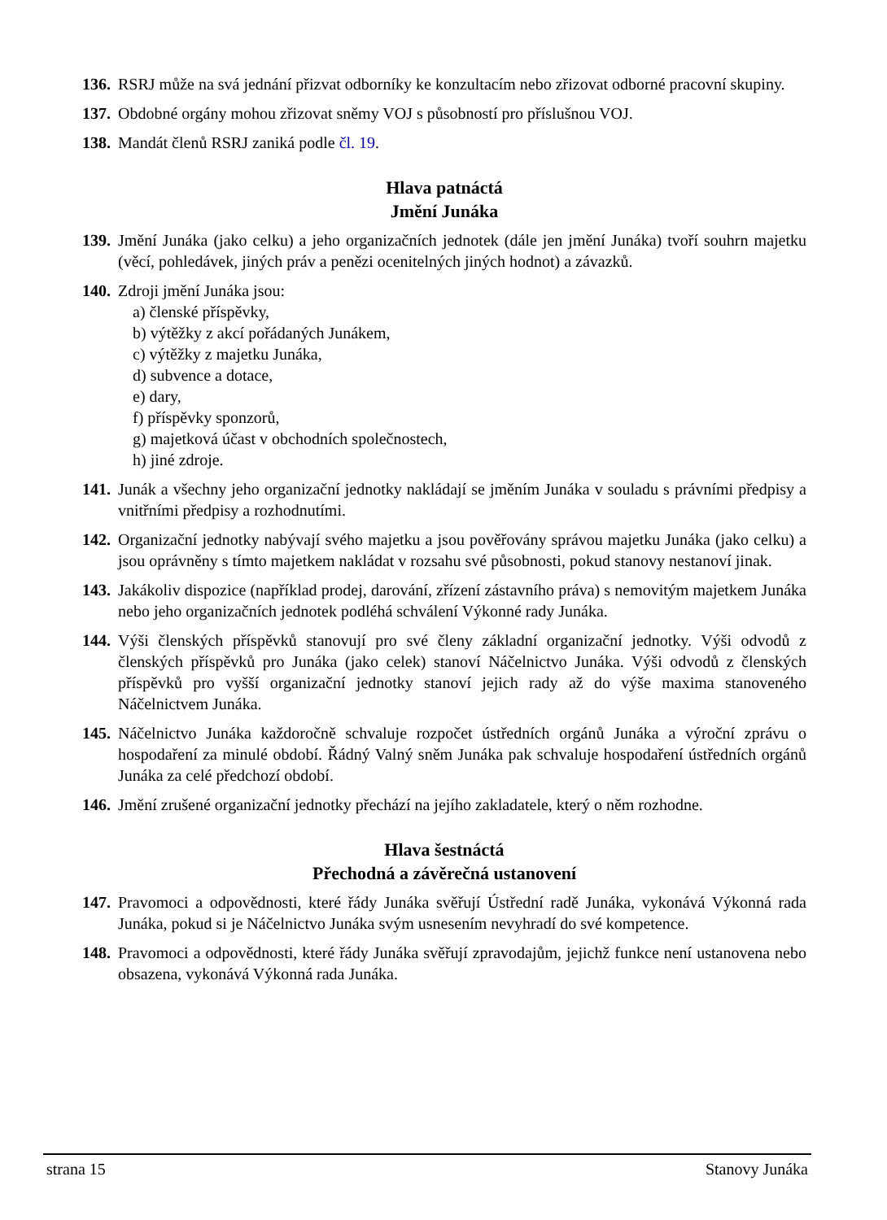136. RSRJ může na svá jednání přizvat odborníky ke konzultacím nebo zřizovat odborné pracovní skupiny.
137. Obdobné orgány mohou zřizovat sněmy VOJ s působností pro příslušnou VOJ.
138. Mandát členů RSRJ zaniká podle čl. 19.
Hlava patnáctá
Jmění Junáka
139. Jmění Junáka (jako celku) a jeho organizačních jednotek (dále jen jmění Junáka) tvoří souhrn majetku (věcí, pohledávek, jiných práv a penězi ocenitelných jiných hodnot) a závazků.
140. Zdroji jmění Junáka jsou:
a) členské příspěvky,
b) výtěžky z akcí pořádaných Junákem,
c) výtěžky z majetku Junáka,
d) subvence a dotace,
e) dary,
f) příspěvky sponzorů,
g) majetková účast v obchodních společnostech,
h) jiné zdroje.
141. Junák a všechny jeho organizační jednotky nakládají se jměním Junáka v souladu s právními předpisy a vnitřními předpisy a rozhodnutími.
142. Organizační jednotky nabývají svého majetku a jsou pověřovány správou majetku Junáka (jako celku) a jsou oprávněny s tímto majetkem nakládat v rozsahu své působnosti, pokud stanovy nestanoví jinak.
143. Jakákoliv dispozice (například prodej, darování, zřízení zástavního práva) s nemovitým majetkem Junáka nebo jeho organizačních jednotek podléhá schválení Výkonné rady Junáka.
144. Výši členských příspěvků stanovují pro své členy základní organizační jednotky. Výši odvodů z členských příspěvků pro Junáka (jako celek) stanoví Náčelnictvo Junáka. Výši odvodů z členských příspěvků pro vyšší organizační jednotky stanoví jejich rady až do výše maxima stanoveného Náčelnictvem Junáka.
145. Náčelnictvo Junáka každoročně schvaluje rozpočet ústředních orgánů Junáka a výroční zprávu o hospodaření za minulé období. Řádný Valný sněm Junáka pak schvaluje hospodaření ústředních orgánů Junáka za celé předchozí období.
146. Jmění zrušené organizační jednotky přechází na jejího zakladatele, který o něm rozhodne.
Hlava šestnáctá
Přechodná a závěrečná ustanovení
147. Pravomoci a odpovědnosti, které řády Junáka svěřují Ústřední radě Junáka, vykonává Výkonná rada Junáka, pokud si je Náčelnictvo Junáka svým usnesením nevyhradí do své kompetence.
148. Pravomoci a odpovědnosti, které řády Junáka svěřují zpravodajům, jejichž funkce není ustanovena nebo obsazena, vykonává Výkonná rada Junáka.
strana 15 Stanovy Junáka